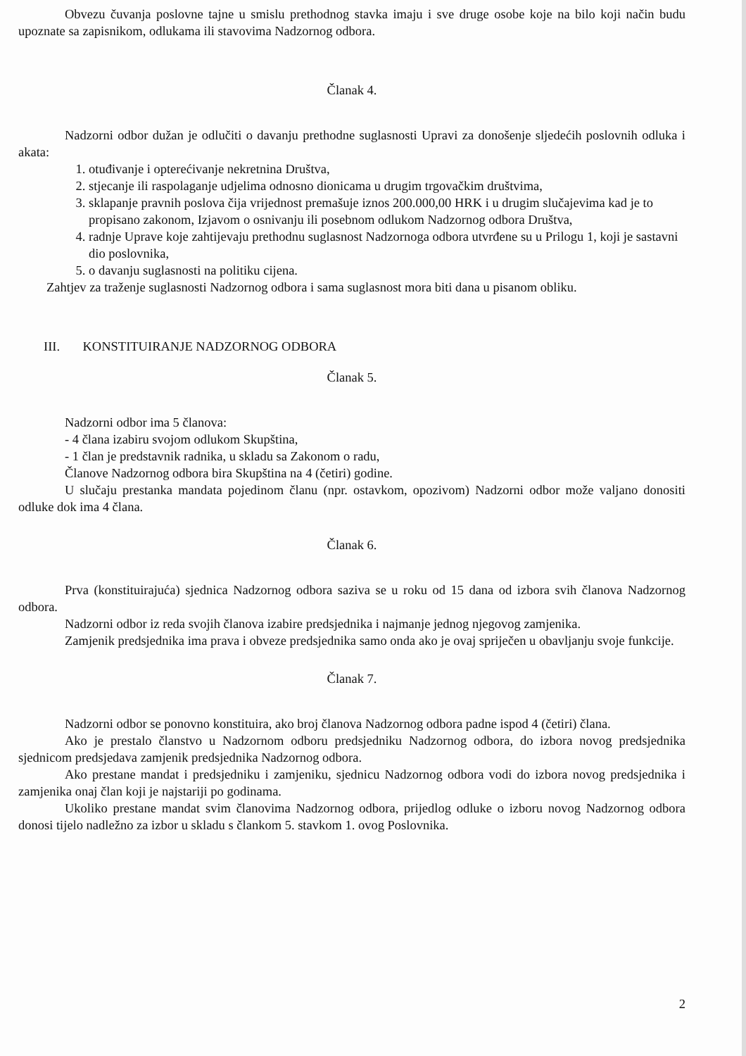Obvezu čuvanja poslovne tajne u smislu prethodnog stavka imaju i sve druge osobe koje na bilo koji način budu upoznate sa zapisnikom, odlukama ili stavovima Nadzornog odbora.
Članak 4.
Nadzorni odbor dužan je odlučiti o davanju prethodne suglasnosti Upravi za donošenje sljedećih poslovnih odluka i akata:
1. otuđivanje i opterećivanje nekretnina Društva,
2. stjecanje ili raspolaganje udjelima odnosno dionicama u drugim trgovačkim društvima,
3. sklapanje pravnih poslova čija vrijednost premašuje iznos 200.000,00 HRK i u drugim slučajevima kad je to propisano zakonom, Izjavom o osnivanju ili posebnom odlukom Nadzornog odbora Društva,
4. radnje Uprave koje zahtijevaju prethodnu suglasnost Nadzornoga odbora utvrđene su u Prilogu 1, koji je sastavni dio poslovnika,
5. o davanju suglasnosti na politiku cijena.
Zahtjev za traženje suglasnosti Nadzornog odbora i sama suglasnost mora biti dana u pisanom obliku.
III. KONSTITUIRANJE NADZORNOG ODBORA
Članak 5.
Nadzorni odbor ima 5 članova:
- 4 člana izabiru svojom odlukom Skupština,
- 1 član je predstavnik radnika, u skladu sa Zakonom o radu,
Članove Nadzornog odbora bira Skupština na 4 (četiri) godine.
U slučaju prestanka mandata pojedinom članu (npr. ostavkom, opozivom) Nadzorni odbor može valjano donositi odluke dok ima 4 člana.
Članak 6.
Prva (konstituirajuća) sjednica Nadzornog odbora saziva se u roku od 15 dana od izbora svih članova Nadzornog odbora.
Nadzorni odbor iz reda svojih članova izabire predsjednika i najmanje jednog njegovog zamjenika.
Zamjenik predsjednika ima prava i obveze predsjednika samo onda ako je ovaj spriječen u obavljanju svoje funkcije.
Članak 7.
Nadzorni odbor se ponovno konstituira, ako broj članova Nadzornog odbora padne ispod 4 (četiri) člana.
Ako je prestalo članstvo u Nadzornom odboru predsjedniku Nadzornog odbora, do izbora novog predsjednika sjednicom predsjedava zamjenik predsjednika Nadzornog odbora.
Ako prestane mandat i predsjedniku i zamjeniku, sjednicu Nadzornog odbora vodi do izbora novog predsjednika i zamjenika onaj član koji je najstariji po godinama.
Ukoliko prestane mandat svim članovima Nadzornog odbora, prijedlog odluke o izboru novog Nadzornog odbora donosi tijelo nadležno za izbor u skladu s člankom 5. stavkom 1. ovog Poslovnika.
2